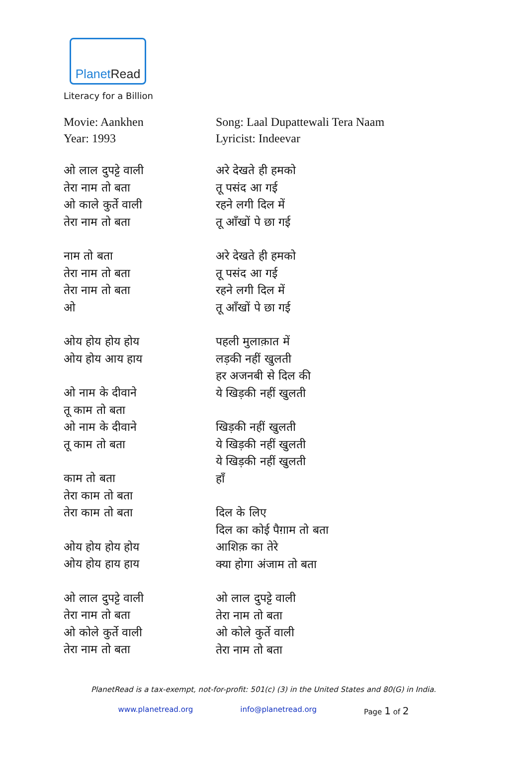PlanetRead
Literacy for a Billion
Movie: Aankhen
Year: 1993
ओ लाल दुपट्टे वाली
तेरा नाम तो बता
ओ काले कुर्ते वाली
तेरा नाम तो बता
नाम तो बता
तेरा नाम तो बता
तेरा नाम तो बता
ओ
ओय होय होय होय
ओय होय आय हाय
ओ नाम के दीवाने
तू काम तो बता
ओ नाम के दीवाने
तू काम तो बता
काम तो बता
तेरा काम तो बता
तेरा काम तो बता
ओय होय होय होय
ओय होय हाय हाय
ओ लाल दुपट्टे वाली
तेरा नाम तो बता
ओ कोले कुर्ते वाली
तेरा नाम तो बता
Song: Laal Dupattewali Tera Naam
Lyricist: Indeevar
अरे देखते ही हमको
तू पसंद आ गई
रहने लगी दिल में
तू आँखों पे छा गई
अरे देखते ही हमको
तू पसंद आ गई
रहने लगी दिल में
तू आँखों पे छा गई
पहली मुलाक़ात में
लड़की नहीं खुलती
हर अजनबी से दिल की
ये खिड़की नहीं खुलती
खिड़की नहीं खुलती
ये खिड़की नहीं खुलती
ये खिड़की नहीं खुलती
हाँ
दिल के लिए
दिल का कोई पैग़ाम तो बता
आशिक़ का तेरे
क्या होगा अंजाम तो बता
ओ लाल दुपट्टे वाली
तेरा नाम तो बता
ओ कोले कुर्ते वाली
तेरा नाम तो बता
PlanetRead is a tax-exempt, not-for-profit: 501(c) (3) in the United States and 80(G) in India.
www.planetread.org info@planetread.org Page 1 of 2